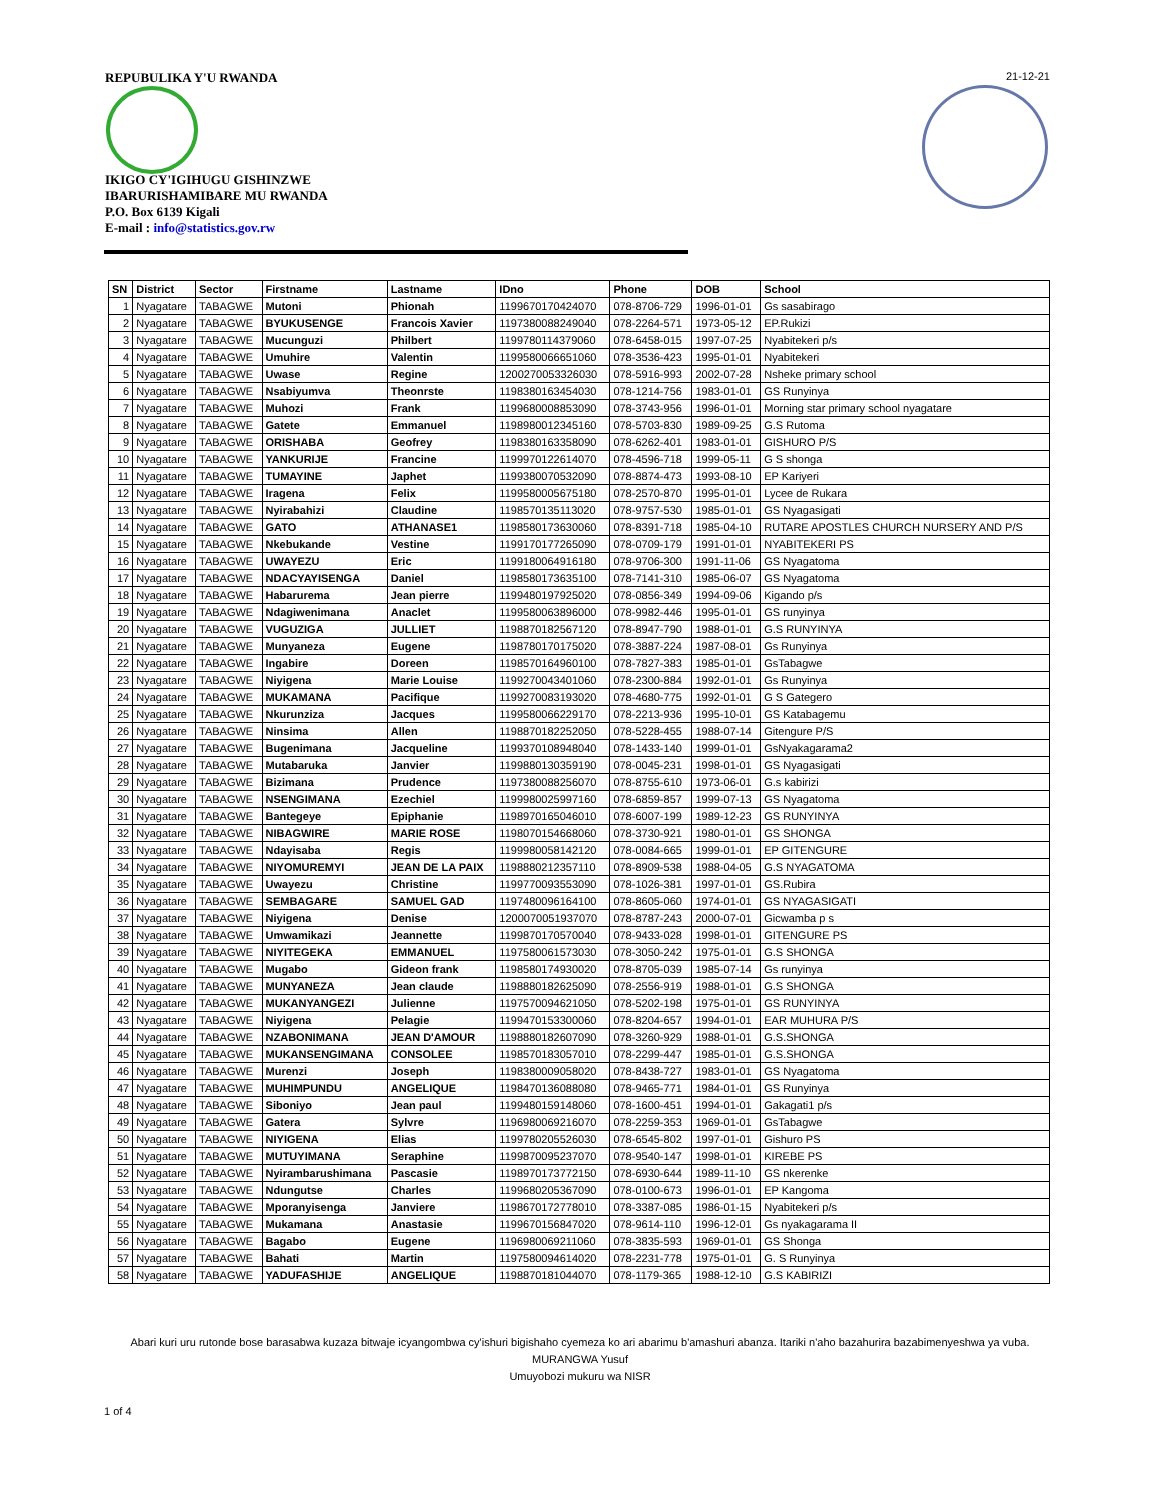REPUBULIKA Y'U RWANDA 21-12-21
IKIGO CY'IGIHUGU GISHINZWE
IBARURISHAMIBARE MU RWANDA
P.O. Box 6139 Kigali
E-mail : info@statistics.gov.rw
| SN | District | Sector | Firstname | Lastname | IDno | Phone | DOB | School |
| --- | --- | --- | --- | --- | --- | --- | --- | --- |
| 1 | Nyagatare | TABAGWE | Mutoni | Phionah | 1199670170424070 | 078-8706-729 | 1996-01-01 | Gs sasabirago |
| 2 | Nyagatare | TABAGWE | BYUKUSENGE | Francois Xavier | 1197380088249040 | 078-2264-571 | 1973-05-12 | EP.Rukizi |
| 3 | Nyagatare | TABAGWE | Mucunguzi | Philbert | 1199780114379060 | 078-6458-015 | 1997-07-25 | Nyabitekeri p/s |
| 4 | Nyagatare | TABAGWE | Umuhire | Valentin | 1199580066651060 | 078-3536-423 | 1995-01-01 | Nyabitekeri |
| 5 | Nyagatare | TABAGWE | Uwase | Regine | 1200270053326030 | 078-5916-993 | 2002-07-28 | Nsheke primary school |
| 6 | Nyagatare | TABAGWE | Nsabiyumva | Theonrste | 1198380163454030 | 078-1214-756 | 1983-01-01 | GS Runyinya |
| 7 | Nyagatare | TABAGWE | Muhozi | Frank | 1199680008853090 | 078-3743-956 | 1996-01-01 | Morning star primary school nyagatare |
| 8 | Nyagatare | TABAGWE | Gatete | Emmanuel | 1198980012345160 | 078-5703-830 | 1989-09-25 | G.S Rutoma |
| 9 | Nyagatare | TABAGWE | ORISHABA | Geofrey | 1198380163358090 | 078-6262-401 | 1983-01-01 | GISHURO P/S |
| 10 | Nyagatare | TABAGWE | YANKURIJE | Francine | 1199970122614070 | 078-4596-718 | 1999-05-11 | G S shonga |
| 11 | Nyagatare | TABAGWE | TUMAYINE | Japhet | 1199380070532090 | 078-8874-473 | 1993-08-10 | EP Kariyeri |
| 12 | Nyagatare | TABAGWE | Iragena | Felix | 1199580005675180 | 078-2570-870 | 1995-01-01 | Lycee de Rukara |
| 13 | Nyagatare | TABAGWE | Nyirabahizi | Claudine | 1198570135113020 | 078-9757-530 | 1985-01-01 | GS Nyagasigati |
| 14 | Nyagatare | TABAGWE | GATO | ATHANASE1 | 1198580173630060 | 078-8391-718 | 1985-04-10 | RUTARE APOSTLES CHURCH NURSERY AND P/S |
| 15 | Nyagatare | TABAGWE | Nkebukande | Vestine | 1199170177265090 | 078-0709-179 | 1991-01-01 | NYABITEKERI PS |
| 16 | Nyagatare | TABAGWE | UWAYEZU | Eric | 1199180064916180 | 078-9706-300 | 1991-11-06 | GS Nyagatoma |
| 17 | Nyagatare | TABAGWE | NDACYAYISENGA | Daniel | 1198580173635100 | 078-7141-310 | 1985-06-07 | GS Nyagatoma |
| 18 | Nyagatare | TABAGWE | Habaruremа | Jean pierre | 1199480197925020 | 078-0856-349 | 1994-09-06 | Kigando p/s |
| 19 | Nyagatare | TABAGWE | Ndagiwenimana | Anaclet | 1199580063896000 | 078-9982-446 | 1995-01-01 | GS runyinya |
| 20 | Nyagatare | TABAGWE | VUGUZIGA | JULLIET | 1198870182567120 | 078-8947-790 | 1988-01-01 | G.S RUNYINYA |
| 21 | Nyagatare | TABAGWE | Munyaneza | Eugene | 1198780170175020 | 078-3887-224 | 1987-08-01 | Gs Runyinya |
| 22 | Nyagatare | TABAGWE | Ingabire | Doreen | 1198570164960100 | 078-7827-383 | 1985-01-01 | GsTabagwe |
| 23 | Nyagatare | TABAGWE | Niyigena | Marie Louise | 1199270043401060 | 078-2300-884 | 1992-01-01 | Gs Runyinya |
| 24 | Nyagatare | TABAGWE | MUKAMANA | Pacifique | 1199270083193020 | 078-4680-775 | 1992-01-01 | G S Gategero |
| 25 | Nyagatare | TABAGWE | Nkurunziza | Jacques | 1199580066229170 | 078-2213-936 | 1995-10-01 | GS Katabagemu |
| 26 | Nyagatare | TABAGWE | Ninsima | Allen | 1198870182252050 | 078-5228-455 | 1988-07-14 | Gitengure P/S |
| 27 | Nyagatare | TABAGWE | Bugenimana | Jacqueline | 1199370108948040 | 078-1433-140 | 1999-01-01 | GsNyakagarama2 |
| 28 | Nyagatare | TABAGWE | Mutabaruka | Janvier | 1199880130359190 | 078-0045-231 | 1998-01-01 | GS Nyagasigati |
| 29 | Nyagatare | TABAGWE | Bizimana | Prudence | 1197380088256070 | 078-8755-610 | 1973-06-01 | G.s kabirizi |
| 30 | Nyagatare | TABAGWE | NSENGIMANA | Ezechiel | 1199980025997160 | 078-6859-857 | 1999-07-13 | GS Nyagatoma |
| 31 | Nyagatare | TABAGWE | Bantegeye | Epiphanie | 1198970165046010 | 078-6007-199 | 1989-12-23 | GS RUNYINYA |
| 32 | Nyagatare | TABAGWE | NIBAGWIRE | MARIE ROSE | 1198070154668060 | 078-3730-921 | 1980-01-01 | GS SHONGA |
| 33 | Nyagatare | TABAGWE | Ndayisaba | Regis | 1199980058142120 | 078-0084-665 | 1999-01-01 | EP GITENGURE |
| 34 | Nyagatare | TABAGWE | NIYOMUREMYI | JEAN DE LA PAIX | 1198880212357110 | 078-8909-538 | 1988-04-05 | G.S NYAGATOMA |
| 35 | Nyagatare | TABAGWE | Uwayezu | Christine | 1199770093553090 | 078-1026-381 | 1997-01-01 | GS.Rubira |
| 36 | Nyagatare | TABAGWE | SEMBAGARE | SAMUEL GAD | 1197480096164100 | 078-8605-060 | 1974-01-01 | GS NYAGASIGATI |
| 37 | Nyagatare | TABAGWE | Niyigena | Denise | 1200070051937070 | 078-8787-243 | 2000-07-01 | Gicwamba p s |
| 38 | Nyagatare | TABAGWE | Umwamikazi | Jeannette | 1199870170570040 | 078-9433-028 | 1998-01-01 | GITENGURE PS |
| 39 | Nyagatare | TABAGWE | NIYITEGEKA | EMMANUEL | 1197580061573030 | 078-3050-242 | 1975-01-01 | G.S SHONGA |
| 40 | Nyagatare | TABAGWE | Mugabo | Gideon frank | 1198580174930020 | 078-8705-039 | 1985-07-14 | Gs runyinya |
| 41 | Nyagatare | TABAGWE | MUNYANEZA | Jean claude | 1198880182625090 | 078-2556-919 | 1988-01-01 | G.S SHONGA |
| 42 | Nyagatare | TABAGWE | MUKANYANGEZI | Julienne | 1197570094621050 | 078-5202-198 | 1975-01-01 | GS RUNYINYA |
| 43 | Nyagatare | TABAGWE | Niyigena | Pelagie | 1199470153300060 | 078-8204-657 | 1994-01-01 | EAR MUHURA P/S |
| 44 | Nyagatare | TABAGWE | NZABONIMANA | JEAN D'AMOUR | 1198880182607090 | 078-3260-929 | 1988-01-01 | G.S.SHONGA |
| 45 | Nyagatare | TABAGWE | MUKANSENGIMANA | CONSOLEE | 1198570183057010 | 078-2299-447 | 1985-01-01 | G.S.SHONGA |
| 46 | Nyagatare | TABAGWE | Murenzi | Joseph | 1198380009058020 | 078-8438-727 | 1983-01-01 | GS Nyagatoma |
| 47 | Nyagatare | TABAGWE | MUHIMPUNDU | ANGELIQUE | 1198470136088080 | 078-9465-771 | 1984-01-01 | GS Runyinya |
| 48 | Nyagatare | TABAGWE | Siboniyo | Jean paul | 1199480159148060 | 078-1600-451 | 1994-01-01 | Gakagati1 p/s |
| 49 | Nyagatare | TABAGWE | Gatera | Sylvre | 1196980069216070 | 078-2259-353 | 1969-01-01 | GsTabagwe |
| 50 | Nyagatare | TABAGWE | NIYIGENA | Elias | 1199780205526030 | 078-6545-802 | 1997-01-01 | Gishuro PS |
| 51 | Nyagatare | TABAGWE | MUTUYIMANA | Seraphine | 1199870095237070 | 078-9540-147 | 1998-01-01 | KIREBE PS |
| 52 | Nyagatare | TABAGWE | Nyirambarushimana | Pascasie | 1198970173772150 | 078-6930-644 | 1989-11-10 | GS nkerenke |
| 53 | Nyagatare | TABAGWE | Ndungutse | Charles | 1199680205367090 | 078-0100-673 | 1996-01-01 | EP Kangoma |
| 54 | Nyagatare | TABAGWE | Mporanyisenga | Janviere | 1198670172778010 | 078-3387-085 | 1986-01-15 | Nyabitekeri p/s |
| 55 | Nyagatare | TABAGWE | Mukamana | Anastasie | 1199670156847020 | 078-9614-110 | 1996-12-01 | Gs nyakagarama II |
| 56 | Nyagatare | TABAGWE | Bagabo | Eugene | 1196980069211060 | 078-3835-593 | 1969-01-01 | GS Shonga |
| 57 | Nyagatare | TABAGWE | Bahati | Martin | 1197580094614020 | 078-2231-778 | 1975-01-01 | G. S Runyinya |
| 58 | Nyagatare | TABAGWE | YADUFASHIJE | ANGELIQUE | 1198870181044070 | 078-1179-365 | 1988-12-10 | G.S KABIRIZI |
Abari kuri uru rutonde bose barasabwa kuzaza bitwaje icyangombwa cy'ishuri bigishaho cyemeza ko ari abarimu b'amashuri abanza. Itariki n'aho bazahurira bazabimenyeshwa ya vuba.
MURANGWA Yusuf
Umuyobozi mukuru wa NISR
1 of 4